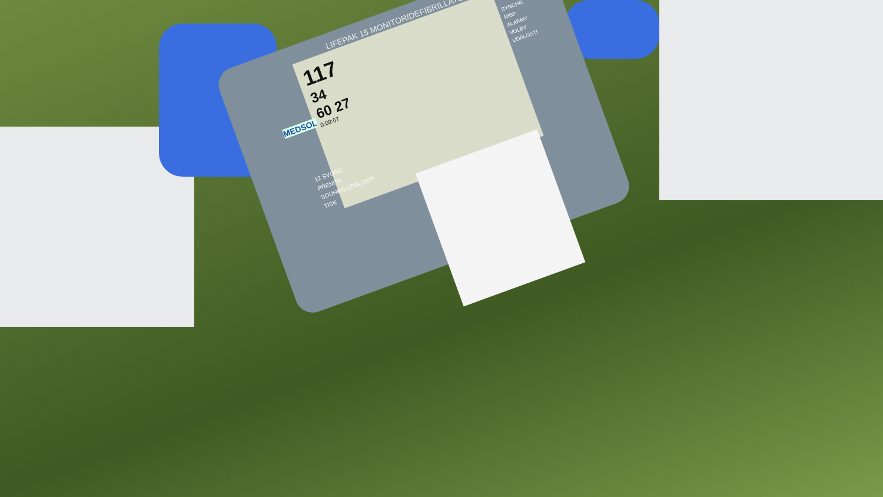117
34
60 27
0:09:57
LIFEPAK 15 MONITOR/DEFIBRILLATOR
MEDSOL
12 SVODŮ
PŘENOS
SOUHRN UDÁLOSTÍ
TISK
SYNCHR.
NIBP
ALARMY
VOLBY
UDÁLOSTI